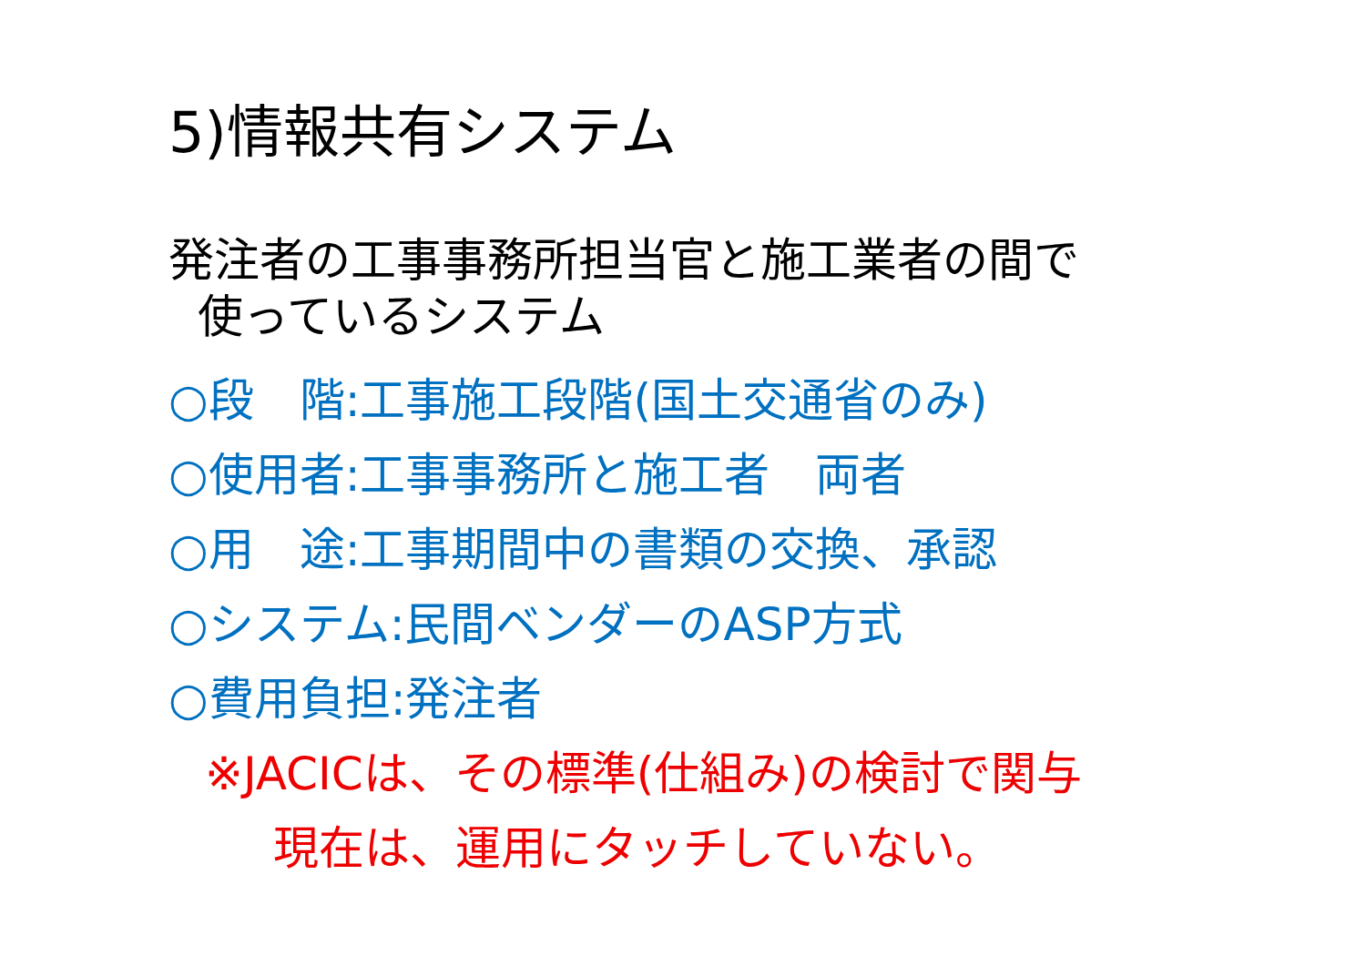5)情報共有システム
発注者の工事事務所担当官と施工業者の間で
使っているシステム
○段　階:工事施工段階(国土交通省のみ)
○使用者:工事事務所と施工者　両者
○用　途:工事期間中の書類の交換、承認
○システム:民間ベンダーのASP方式
○費用負担:発注者
※JACICは、その標準(仕組み)の検討で関与
現在は、運用にタッチしていない。